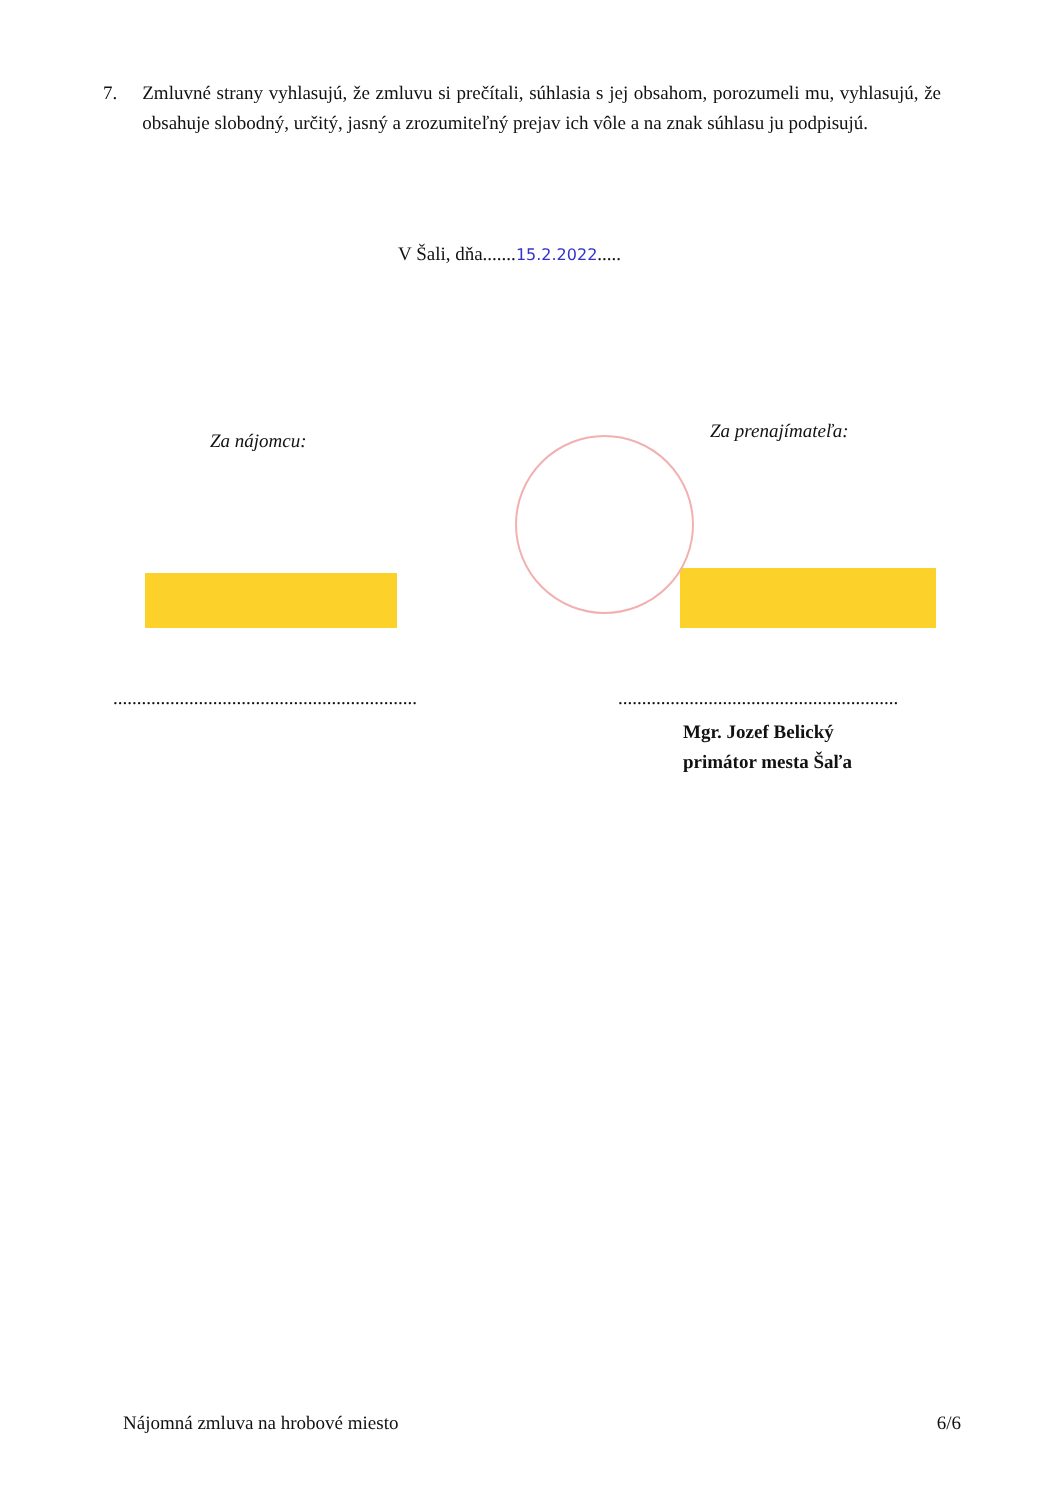7. Zmluvné strany vyhlasujú, že zmluvu si prečítali, súhlasia s jej obsahom, porozumeli mu, vyhlasujú, že obsahuje slobodný, určitý, jasný a zrozumiteľný prejav ich vôle a na znak súhlasu ju podpisujú.
V Šali, dňa.......15.2.2022.....
Za nájomcu:
Za prenajímateľa:
................................................................
...........................................................
Mgr. Jozef Belický
primátor mesta Šaľa
Nájomná zmluva na hrobové miesto 6/6